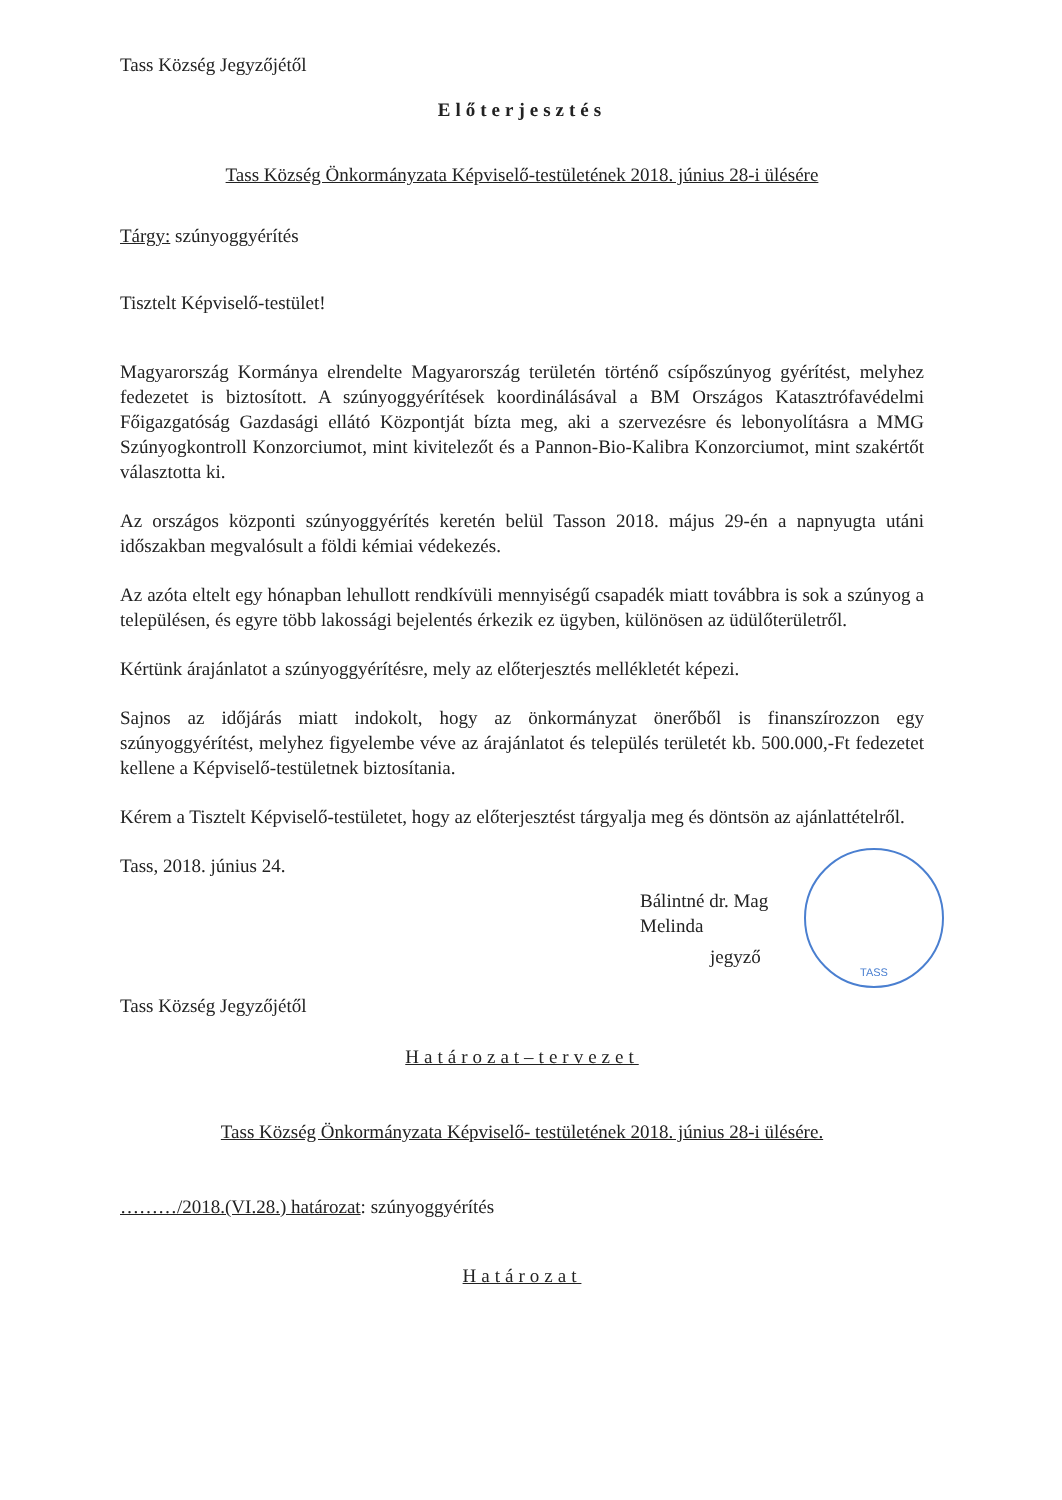Tass Község Jegyzőjétől
Előterjesztés
Tass Község Önkormányzata Képviselő-testületének 2018. június 28-i ülésére
Tárgy: szúnyoggyérítés
Tisztelt Képviselő-testület!
Magyarország Kormánya elrendelte Magyarország területén történő csípőszúnyog gyérítést, melyhez fedezetet is biztosított. A szúnyoggyérítések koordinálásával a BM Országos Katasztrófavédelmi Főigazgatóság Gazdasági ellátó Központját bízta meg, aki a szervezésre és lebonyolításra a MMG Szúnyogkontroll Konzorciumot, mint kivitelezőt és a Pannon-Bio-Kalibra Konzorciumot, mint szakértőt választotta ki.
Az országos központi szúnyoggyérítés keretén belül Tasson 2018. május 29-én a napnyugta utáni időszakban megvalósult a földi kémiai védekezés.
Az azóta eltelt egy hónapban lehullott rendkívüli mennyiségű csapadék miatt továbbra is sok a szúnyog a településen, és egyre több lakossági bejelentés érkezik ez ügyben, különösen az üdülőterületről.
Kértünk árajánlatot a szúnyoggyérítésre, mely az előterjesztés mellékletét képezi.
Sajnos az időjárás miatt indokolt, hogy az önkormányzat önerőből is finanszírozzon egy szúnyoggyérítést, melyhez figyelembe véve az árajánlatot és település területét kb. 500.000,-Ft fedezetet kellene a Képviselő-testületnek biztosítania.
Kérem a Tisztelt Képviselő-testületet, hogy az előterjesztést tárgyalja meg és döntsön az ajánlattételről.
Tass, 2018. június 24.
TASS
Bálintné dr. Mag Melinda
jegyző
Tass Község Jegyzőjétől
Határozat–tervezet
Tass Község Önkormányzata Képviselő- testületének 2018. június 28-i ülésére.
………/2018.(VI.28.) határozat: szúnyoggyérítés
Határozat